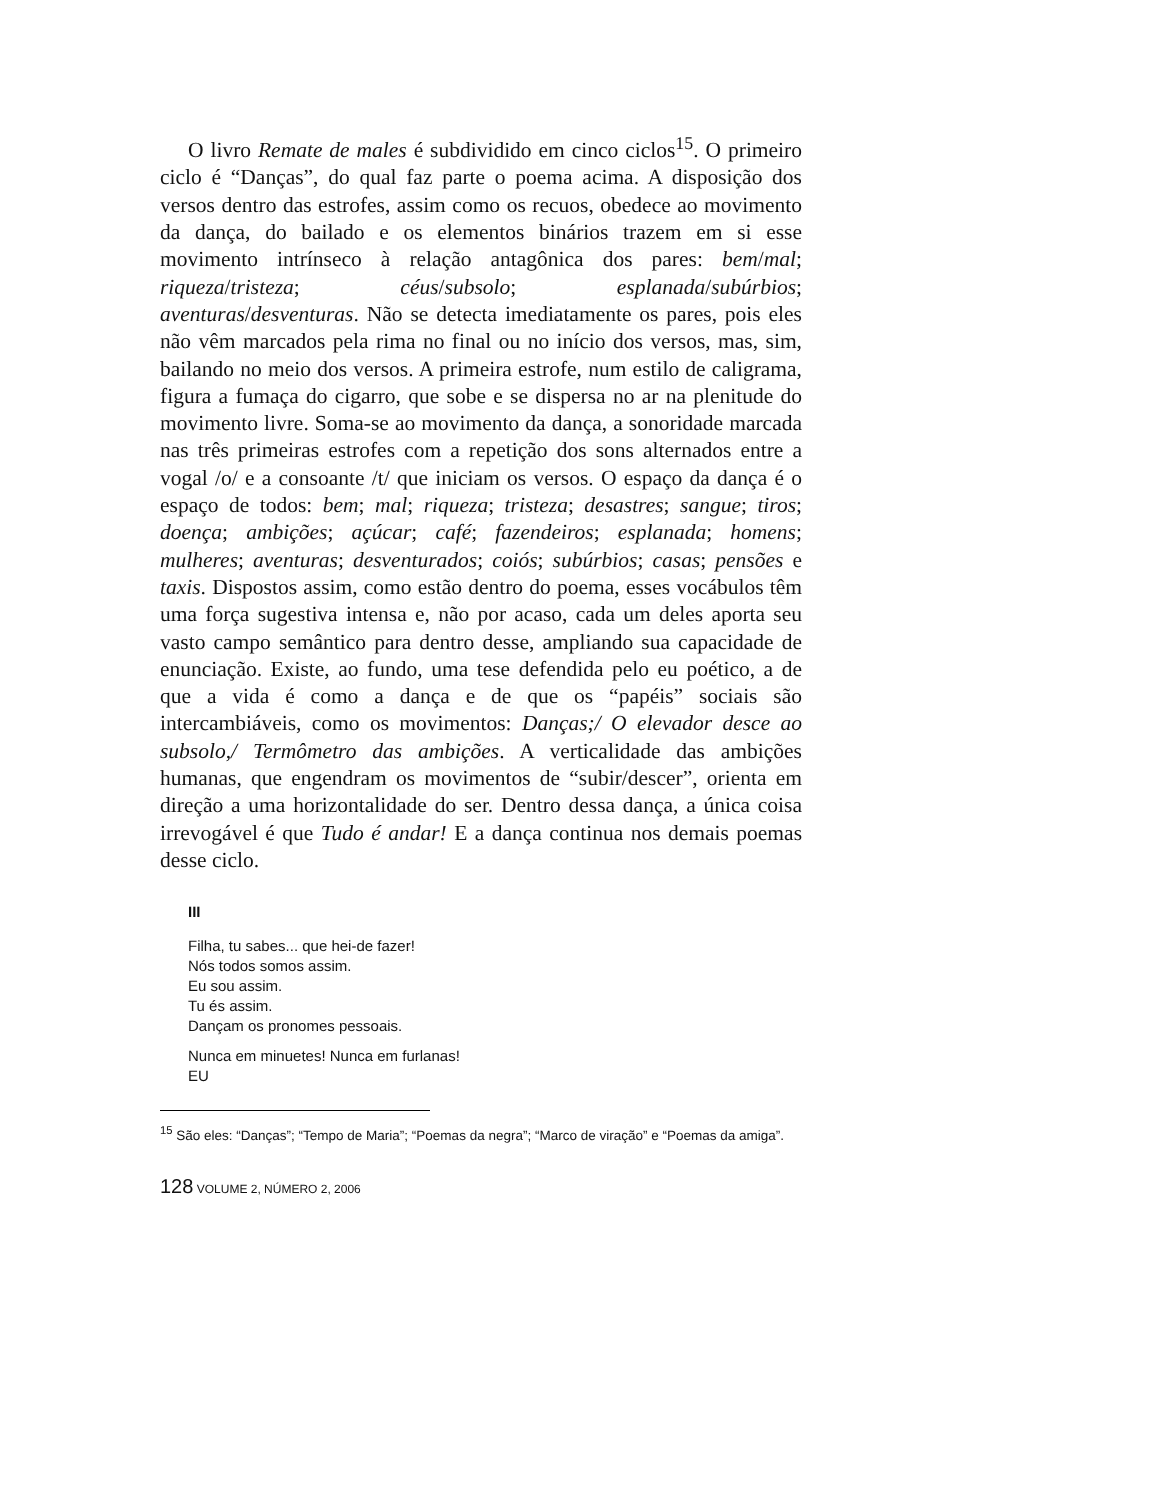O livro Remate de males é subdividido em cinco ciclos<sup>15</sup>. O primeiro ciclo é “Danças”, do qual faz parte o poema acima. A disposição dos versos dentro das estrofes, assim como os recuos, obedece ao movimento da dança, do bailado e os elementos binários trazem em si esse movimento intrínseco à relação antagônica dos pares: bem/mal; riqueza/tristeza; céus/subsolo; esplanada/subúrbios; aventuras/desventuras. Não se detecta imediatamente os pares, pois eles não vêm marcados pela rima no final ou no início dos versos, mas, sim, bailando no meio dos versos. A primeira estrofe, num estilo de caligrama, figura a fumaça do cigarro, que sobe e se dispersa no ar na plenitude do movimento livre. Soma-se ao movimento da dança, a sonoridade marcada nas três primeiras estrofes com a repetição dos sons alternados entre a vogal /o/ e a consoante /t/ que iniciam os versos. O espaço da dança é o espaço de todos: bem; mal; riqueza; tristeza; desastres; sangue; tiros; doença; ambições; açúcar; café; fazendeiros; esplanada; homens; mulheres; aventuras; desventurados; coiós; subúrbios; casas; pensões e taxis. Dispostos assim, como estão dentro do poema, esses vocábulos têm uma força sugestiva intensa e, não por acaso, cada um deles aporta seu vasto campo semântico para dentro desse, ampliando sua capacidade de enunciação. Existe, ao fundo, uma tese defendida pelo eu poético, a de que a vida é como a dança e de que os “papéis” sociais são intercambiáveis, como os movimentos: Danças;/ O elevador desce ao subsolo,/ Termômetro das ambições. A verticalidade das ambições humanas, que engendram os movimentos de “subir/descer”, orienta em direção a uma horizontalidade do ser. Dentro dessa dança, a única coisa irrevogável é que Tudo é andar! E a dança continua nos demais poemas desse ciclo.
III
Filha, tu sabes... que hei-de fazer!
Nós todos somos assim.
Eu sou assim.
Tu és assim.
Dançam os pronomes pessoais.
Nunca em minuetes! Nunca em furlanas!
EU
<sup>15</sup> São eles: “Danças”; “Tempo de Maria”; “Poemas da negra”; “Marco de viração” e “Poemas da amiga”.
128 VOLUME 2, NÚMERO 2, 2006